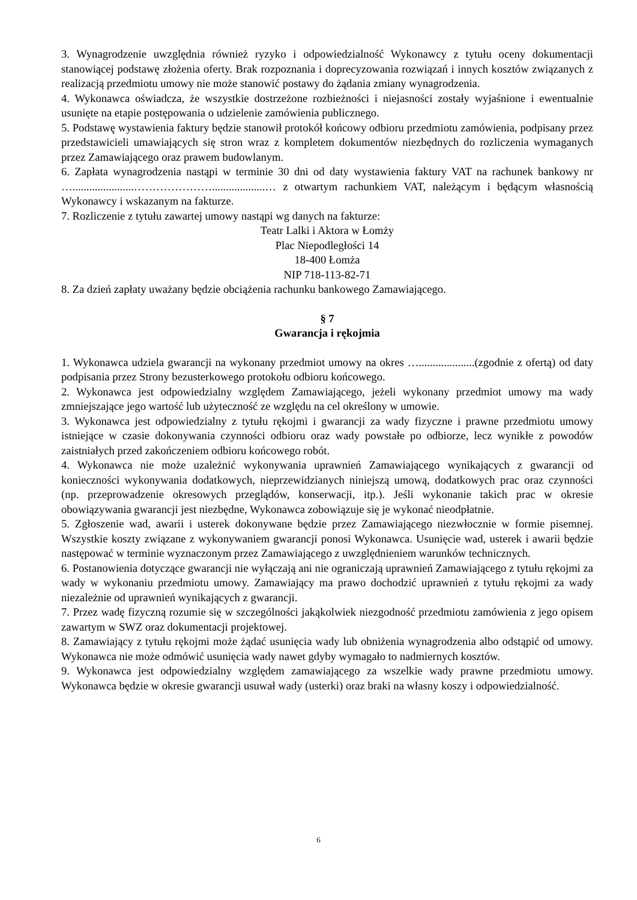3. Wynagrodzenie uwzględnia również ryzyko i odpowiedzialność Wykonawcy z tytułu oceny dokumentacji stanowiącej podstawę złożenia oferty. Brak rozpoznania i doprecyzowania rozwiązań i innych kosztów związanych z realizacją przedmiotu umowy nie może stanowić postawy do żądania zmiany wynagrodzenia.
4. Wykonawca oświadcza, że wszystkie dostrzeżone rozbieżności i niejasności zostały wyjaśnione i ewentualnie usunięte na etapie postępowania o udzielenie zamówienia publicznego.
5. Podstawę wystawienia faktury będzie stanowił protokół końcowy odbioru przedmiotu zamówienia, podpisany przez przedstawicieli umawiających się stron wraz z kompletem dokumentów niezbędnych do rozliczenia wymaganych przez Zamawiającego oraz prawem budowlanym.
6. Zapłata wynagrodzenia nastąpi w terminie 30 dni od daty wystawienia faktury VAT na rachunek bankowy nr …......................…………………...................… z otwartym rachunkiem VAT, należącym i będącym własnością Wykonawcy i wskazanym na fakturze.
7. Rozliczenie z tytułu zawartej umowy nastąpi wg danych na fakturze:
Teatr Lalki i Aktora w Łomży
Plac Niepodległości 14
18-400 Łomża
NIP 718-113-82-71
8. Za dzień zapłaty uważany będzie obciążenia rachunku bankowego Zamawiającego.
§ 7
Gwarancja i rękojmia
1. Wykonawca udziela gwarancji na wykonany przedmiot umowy na okres …....................(zgodnie z ofertą) od daty podpisania przez Strony bezusterkowego protokołu odbioru końcowego.
2. Wykonawca jest odpowiedzialny względem Zamawiającego, jeżeli wykonany przedmiot umowy ma wady zmniejszające jego wartość lub użyteczność ze względu na cel określony w umowie.
3. Wykonawca jest odpowiedzialny z tytułu rękojmi i gwarancji za wady fizyczne i prawne przedmiotu umowy istniejące w czasie dokonywania czynności odbioru oraz wady powstałe po odbiorze, lecz wynikłe z powodów zaistniałych przed zakończeniem odbioru końcowego robót.
4. Wykonawca nie może uzależnić wykonywania uprawnień Zamawiającego wynikających z gwarancji od konieczności wykonywania dodatkowych, nieprzewidzianych niniejszą umową, dodatkowych prac oraz czynności (np. przeprowadzenie okresowych przeglądów, konserwacji, itp.). Jeśli wykonanie takich prac w okresie obowiązywania gwarancji jest niezbędne, Wykonawca zobowiązuje się je wykonać nieodpłatnie.
5. Zgłoszenie wad, awarii i usterek dokonywane będzie przez Zamawiającego niezwłocznie w formie pisemnej. Wszystkie koszty związane z wykonywaniem gwarancji ponosi Wykonawca. Usunięcie wad, usterek i awarii będzie następować w terminie wyznaczonym przez Zamawiającego z uwzględnieniem warunków technicznych.
6. Postanowienia dotyczące gwarancji nie wyłączają ani nie ograniczają uprawnień Zamawiającego z tytułu rękojmi za wady w wykonaniu przedmiotu umowy. Zamawiający ma prawo dochodzić uprawnień z tytułu rękojmi za wady niezależnie od uprawnień wynikających z gwarancji.
7. Przez wadę fizyczną rozumie się w szczególności jakąkolwiek niezgodność przedmiotu zamówienia z jego opisem zawartym w SWZ oraz dokumentacji projektowej.
8. Zamawiający z tytułu rękojmi może żądać usunięcia wady lub obniżenia wynagrodzenia albo odstąpić od umowy. Wykonawca nie może odmówić usunięcia wady nawet gdyby wymagało to nadmiernych kosztów.
9. Wykonawca jest odpowiedzialny względem zamawiającego za wszelkie wady prawne przedmiotu umowy. Wykonawca będzie w okresie gwarancji usuwał wady (usterki) oraz braki na własny koszy i odpowiedzialność.
6